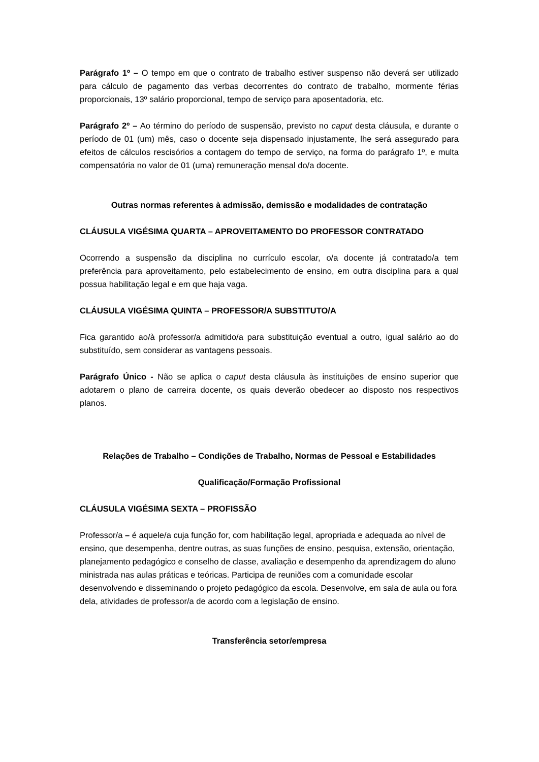Parágrafo 1º – O tempo em que o contrato de trabalho estiver suspenso não deverá ser utilizado para cálculo de pagamento das verbas decorrentes do contrato de trabalho, mormente férias proporcionais, 13º salário proporcional, tempo de serviço para aposentadoria, etc.
Parágrafo 2º – Ao término do período de suspensão, previsto no caput desta cláusula, e durante o período de 01 (um) mês, caso o docente seja dispensado injustamente, lhe será assegurado para efeitos de cálculos rescisórios a contagem do tempo de serviço, na forma do parágrafo 1º, e multa compensatória no valor de 01 (uma) remuneração mensal do/a docente.
Outras normas referentes à admissão, demissão e modalidades de contratação
CLÁUSULA VIGÉSIMA QUARTA – APROVEITAMENTO DO PROFESSOR CONTRATADO
Ocorrendo a suspensão da disciplina no currículo escolar, o/a docente já contratado/a tem preferência para aproveitamento, pelo estabelecimento de ensino, em outra disciplina para a qual possua habilitação legal e em que haja vaga.
CLÁUSULA VIGÉSIMA QUINTA – PROFESSOR/A SUBSTITUTO/A
Fica garantido ao/à professor/a admitido/a para substituição eventual a outro, igual salário ao do substituído, sem considerar as vantagens pessoais.
Parágrafo Único - Não se aplica o caput desta cláusula às instituições de ensino superior que adotarem o plano de carreira docente, os quais deverão obedecer ao disposto nos respectivos planos.
Relações de Trabalho – Condições de Trabalho, Normas de Pessoal e Estabilidades
Qualificação/Formação Profissional
CLÁUSULA VIGÉSIMA SEXTA – PROFISSÃO
Professor/a – é aquele/a cuja função for, com habilitação legal, apropriada e adequada ao nível de ensino, que desempenha, dentre outras, as suas funções de ensino, pesquisa, extensão, orientação, planejamento pedagógico e conselho de classe, avaliação e desempenho da aprendizagem do aluno ministrada nas aulas práticas e teóricas. Participa de reuniões com a comunidade escolar desenvolvendo e disseminando o projeto pedagógico da escola. Desenvolve, em sala de aula ou fora dela, atividades de professor/a de acordo com a legislação de ensino.
Transferência setor/empresa